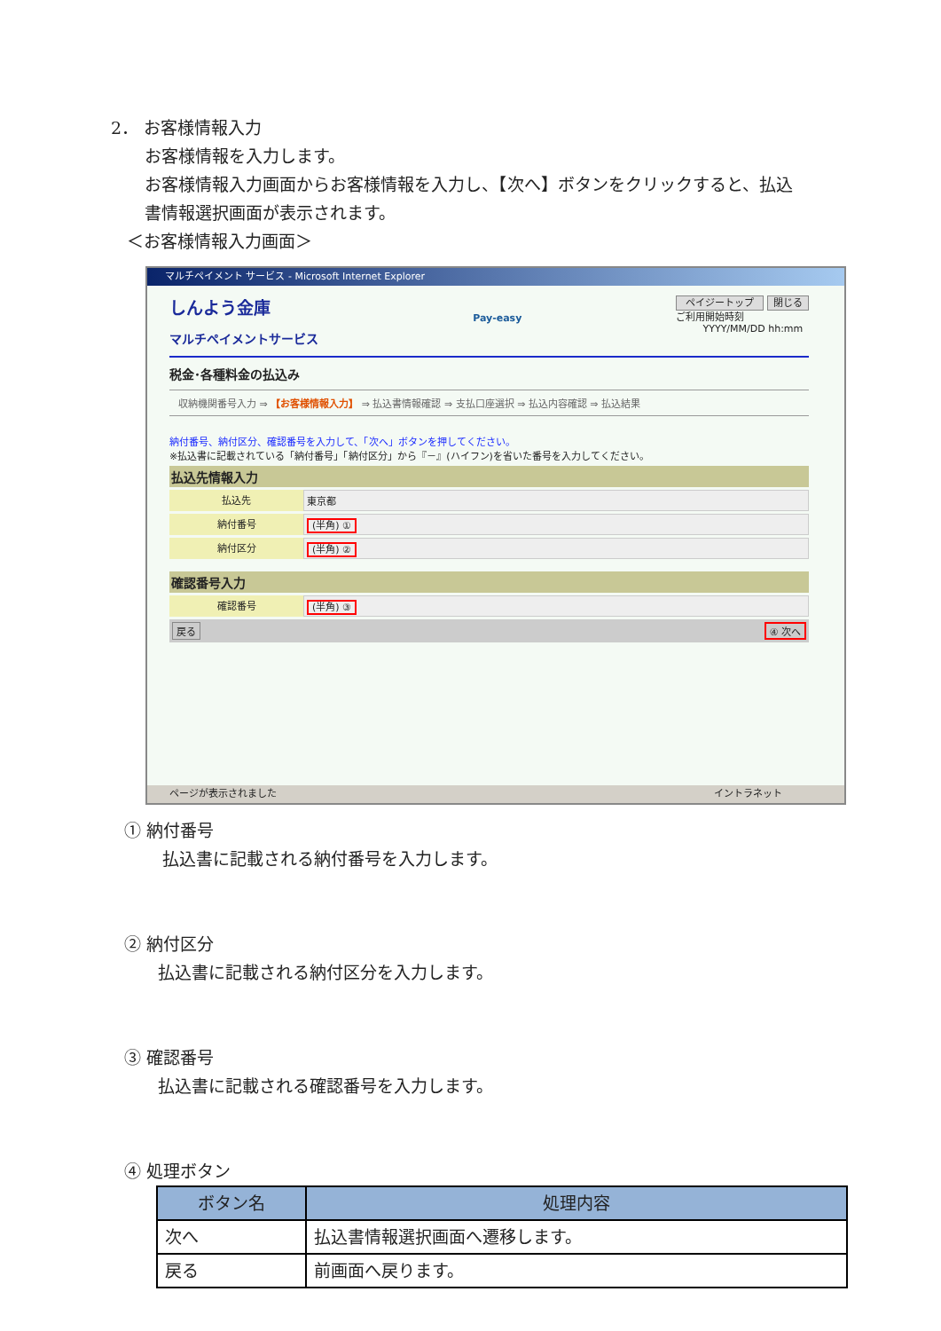2． お客様情報入力
お客様情報を入力します。
お客様情報入力画面からお客様情報を入力し、【次へ】ボタンをクリックすると、払込
書情報選択画面が表示されます。
＜お客様情報入力画面＞
マルチペイメント サービス - Microsoft Internet Explorer
しんよう金庫
マルチペイメントサービス
Pay-easy
ペイジートップ 閉じる
ご利用開始時刻
YYYY/MM/DD hh:mm
税金･各種料金の払込み
収納機関番号入力 ⇒ 【お客様情報入力】 ⇒ 払込書情報確認 ⇒ 支払口座選択 ⇒ 払込内容確認 ⇒ 払込結果
納付番号、納付区分、確認番号を入力して、「次へ」ボタンを押してください。
※払込書に記載されている「納付番号」「納付区分」から『－』(ハイフン)を省いた番号を入力してください。
払込先情報入力
払込先 東京都
納付番号 (半角) ①
納付区分 (半角) ②
確認番号入力
確認番号 (半角) ③
戻る ④ 次へ
ページが表示されました イントラネット
① 納付番号
払込書に記載される納付番号を入力します。
② 納付区分
払込書に記載される納付区分を入力します。
③ 確認番号
払込書に記載される確認番号を入力します。
④ 処理ボタン
| ボタン名 | 処理内容 |
| --- | --- |
| 次へ | 払込書情報選択画面へ遷移します。 |
| 戻る | 前画面へ戻ります。 |